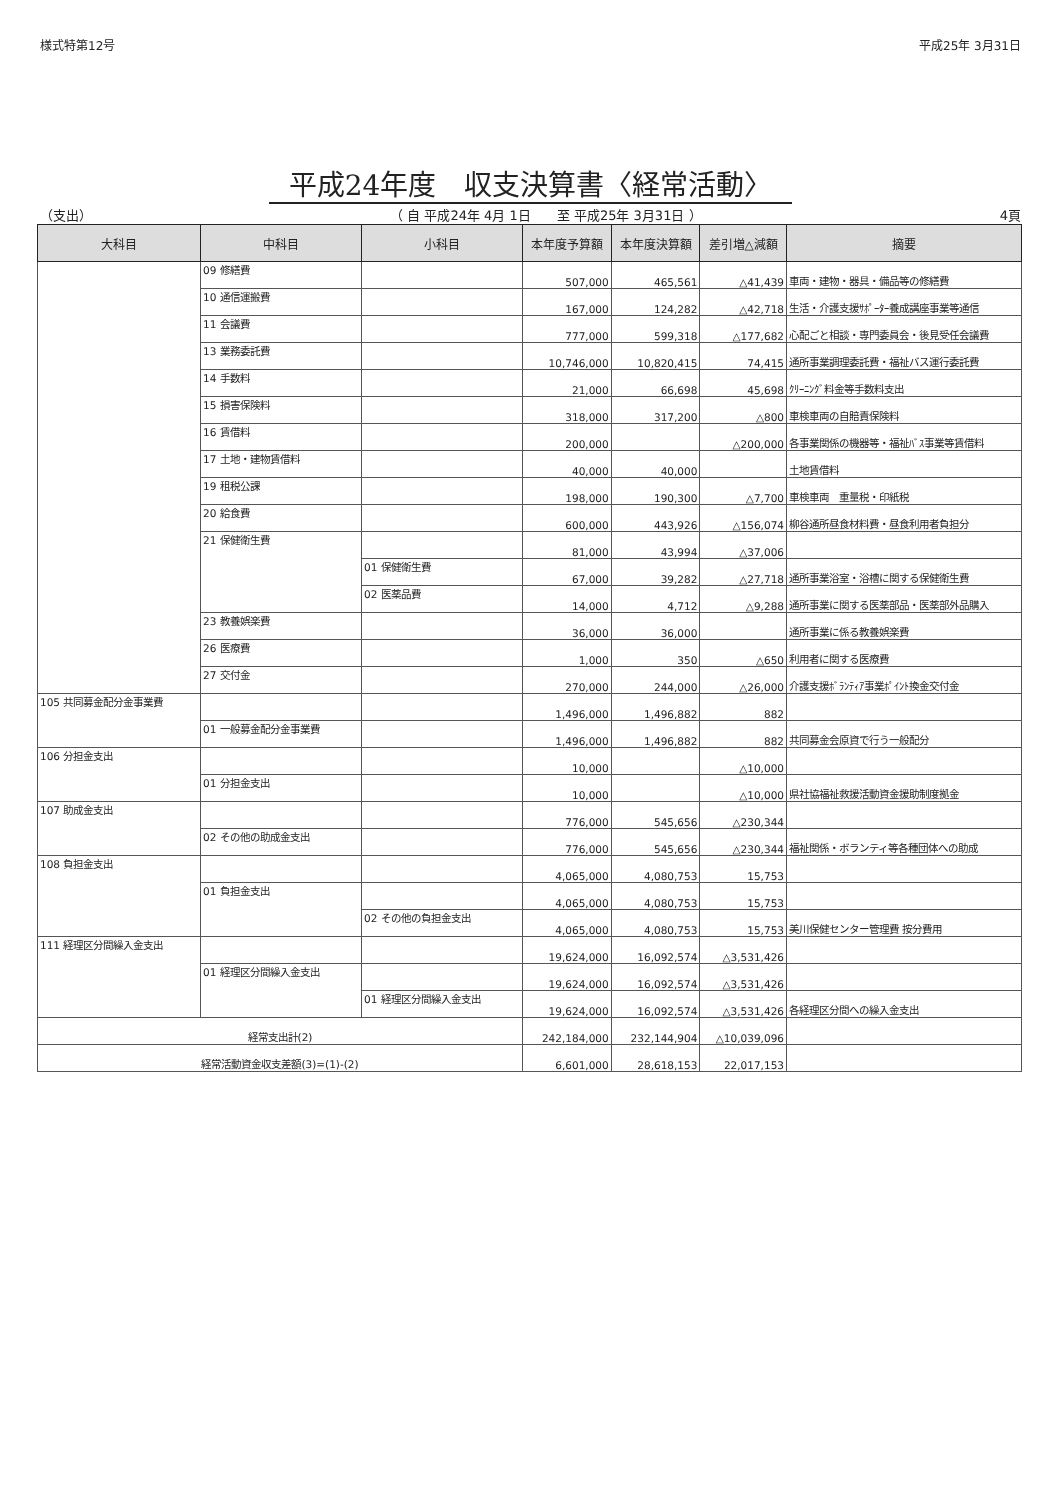様式特第12号 平成25年 3月31日
平成24年度　収支決算書〈経常活動〉
（支出） （ 自 平成24年 4月 1日　　至 平成25年 3月31日 ）
4頁
| 大科目 | 中科目 | 小科目 | 本年度予算額 | 本年度決算額 | 差引増△減額 | 摘要 |
| --- | --- | --- | --- | --- | --- | --- |
| | 09 修繕費 | | 507,000 | 465,561 | △41,439 | 車両・建物・器具・備品等の修繕費 |
| | 10 通信運搬費 | | 167,000 | 124,282 | △42,718 | 生活・介護支援ｻﾎﾟｰﾀｰ養成講座事業等通信 |
| | 11 会議費 | | 777,000 | 599,318 | △177,682 | 心配ごと相談・専門委員会・後見受任会議費 |
| | 13 業務委託費 | | 10,746,000 | 10,820,415 | 74,415 | 通所事業調理委託費・福祉バス運行委託費 |
| | 14 手数料 | | 21,000 | 66,698 | 45,698 | ｸﾘｰﾆﾝｸﾞ料金等手数料支出 |
| | 15 損害保険料 | | 318,000 | 317,200 | △800 | 車検車両の自賠責保険料 |
| | 16 賃借料 | | 200,000 | | △200,000 | 各事業関係の機器等・福祉ﾊﾞｽ事業等賃借料 |
| | 17 土地・建物賃借料 | | 40,000 | 40,000 | | 土地賃借料 |
| | 19 租税公課 | | 198,000 | 190,300 | △7,700 | 車検車両 重量税・印紙税 |
| | 20 給食費 | | 600,000 | 443,926 | △156,074 | 柳谷通所昼食材料費・昼食利用者負担分 |
| | 21 保健衛生費 | | 81,000 | 43,994 | △37,006 | |
| | | 01 保健衛生費 | 67,000 | 39,282 | △27,718 | 通所事業浴室・浴槽に関する保健衛生費 |
| | | 02 医薬品費 | 14,000 | 4,712 | △9,288 | 通所事業に関する医薬部品・医薬部外品購入 |
| | 23 教養娯楽費 | | 36,000 | 36,000 | | 通所事業に係る教養娯楽費 |
| | 26 医療費 | | 1,000 | 350 | △650 | 利用者に関する医療費 |
| | 27 交付金 | | 270,000 | 244,000 | △26,000 | 介護支援ﾎﾞﾗﾝﾃｨｱ事業ﾎﾟｲﾝﾄ換金交付金 |
| 105 共同募金配分金事業費 | | | 1,496,000 | 1,496,882 | 882 | |
| | 01 一般募金配分金事業費 | | 1,496,000 | 1,496,882 | 882 | 共同募金会原資で行う一般配分 |
| 106 分担金支出 | | | 10,000 | | △10,000 | |
| | 01 分担金支出 | | 10,000 | | △10,000 | 県社協福祉救援活動資金援助制度拠金 |
| 107 助成金支出 | | | 776,000 | 545,656 | △230,344 | |
| | 02 その他の助成金支出 | | 776,000 | 545,656 | △230,344 | 福祉関係・ボランティ等各種団体への助成 |
| 108 負担金支出 | | | 4,065,000 | 4,080,753 | 15,753 | |
| | 01 負担金支出 | | 4,065,000 | 4,080,753 | 15,753 | |
| | | 02 その他の負担金支出 | 4,065,000 | 4,080,753 | 15,753 | 美川保健センター管理費 按分費用 |
| 111 経理区分間繰入金支出 | | | 19,624,000 | 16,092,574 | △3,531,426 | |
| | 01 経理区分間繰入金支出 | | 19,624,000 | 16,092,574 | △3,531,426 | |
| | | 01 経理区分間繰入金支出 | 19,624,000 | 16,092,574 | △3,531,426 | 各経理区分間への繰入金支出 |
| 経常支出計(2) | | | 242,184,000 | 232,144,904 | △10,039,096 | |
| 経常活動資金収支差額(3)=(1)-(2) | | | 6,601,000 | 28,618,153 | 22,017,153 | |